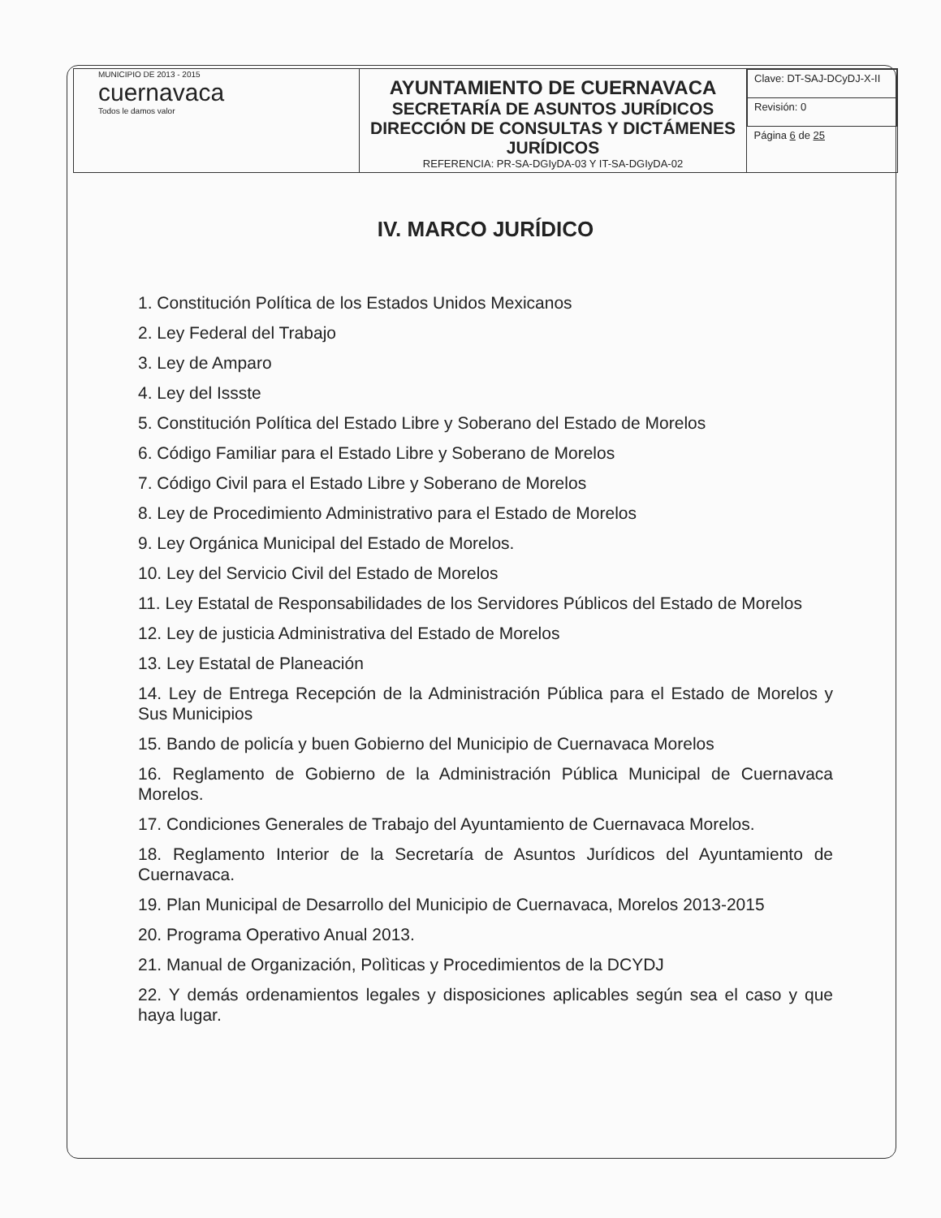| MUNICIPIO DE 2013 - 2015 cuernavaca Todos le damos valor | AYUNTAMIENTO DE CUERNAVACA SECRETARÍA DE ASUNTOS JURÍDICOS DIRECCIÓN DE CONSULTAS Y DICTÁMENES JURÍDICOS REFERENCIA: PR-SA-DGIyDA-03 Y IT-SA-DGIyDA-02 | / Clave: DT-SAJ-DCyDJ-X-II / / Revisión: 0 / / Página 6 de 25 / |
IV. MARCO JURÍDICO
1. Constitución Política de los Estados Unidos Mexicanos
2. Ley Federal del Trabajo
3. Ley de Amparo
4. Ley del Issste
5. Constitución Política del Estado Libre y Soberano del Estado de Morelos
6. Código Familiar para el Estado Libre y Soberano de Morelos
7. Código Civil para el Estado Libre y Soberano de Morelos
8. Ley de Procedimiento Administrativo para el Estado de Morelos
9. Ley Orgánica Municipal del Estado de Morelos.
10. Ley del Servicio Civil del Estado de Morelos
11. Ley Estatal de Responsabilidades de los Servidores Públicos del Estado de Morelos
12. Ley de justicia Administrativa del Estado de Morelos
13. Ley Estatal de Planeación
14. Ley de Entrega Recepción de la Administración Pública para el Estado de Morelos y Sus Municipios
15. Bando de policía y buen Gobierno del Municipio de Cuernavaca Morelos
16. Reglamento de Gobierno de la Administración Pública Municipal de Cuernavaca Morelos.
17. Condiciones Generales de Trabajo del Ayuntamiento de Cuernavaca Morelos.
18. Reglamento Interior de la Secretaría de Asuntos Jurídicos del Ayuntamiento de Cuernavaca.
19. Plan Municipal de Desarrollo del Municipio de Cuernavaca, Morelos 2013-2015
20. Programa Operativo Anual 2013.
21. Manual de Organización, Polìticas y Procedimientos de la DCYDJ
22. Y demás ordenamientos legales y disposiciones aplicables según sea el caso y que haya lugar.